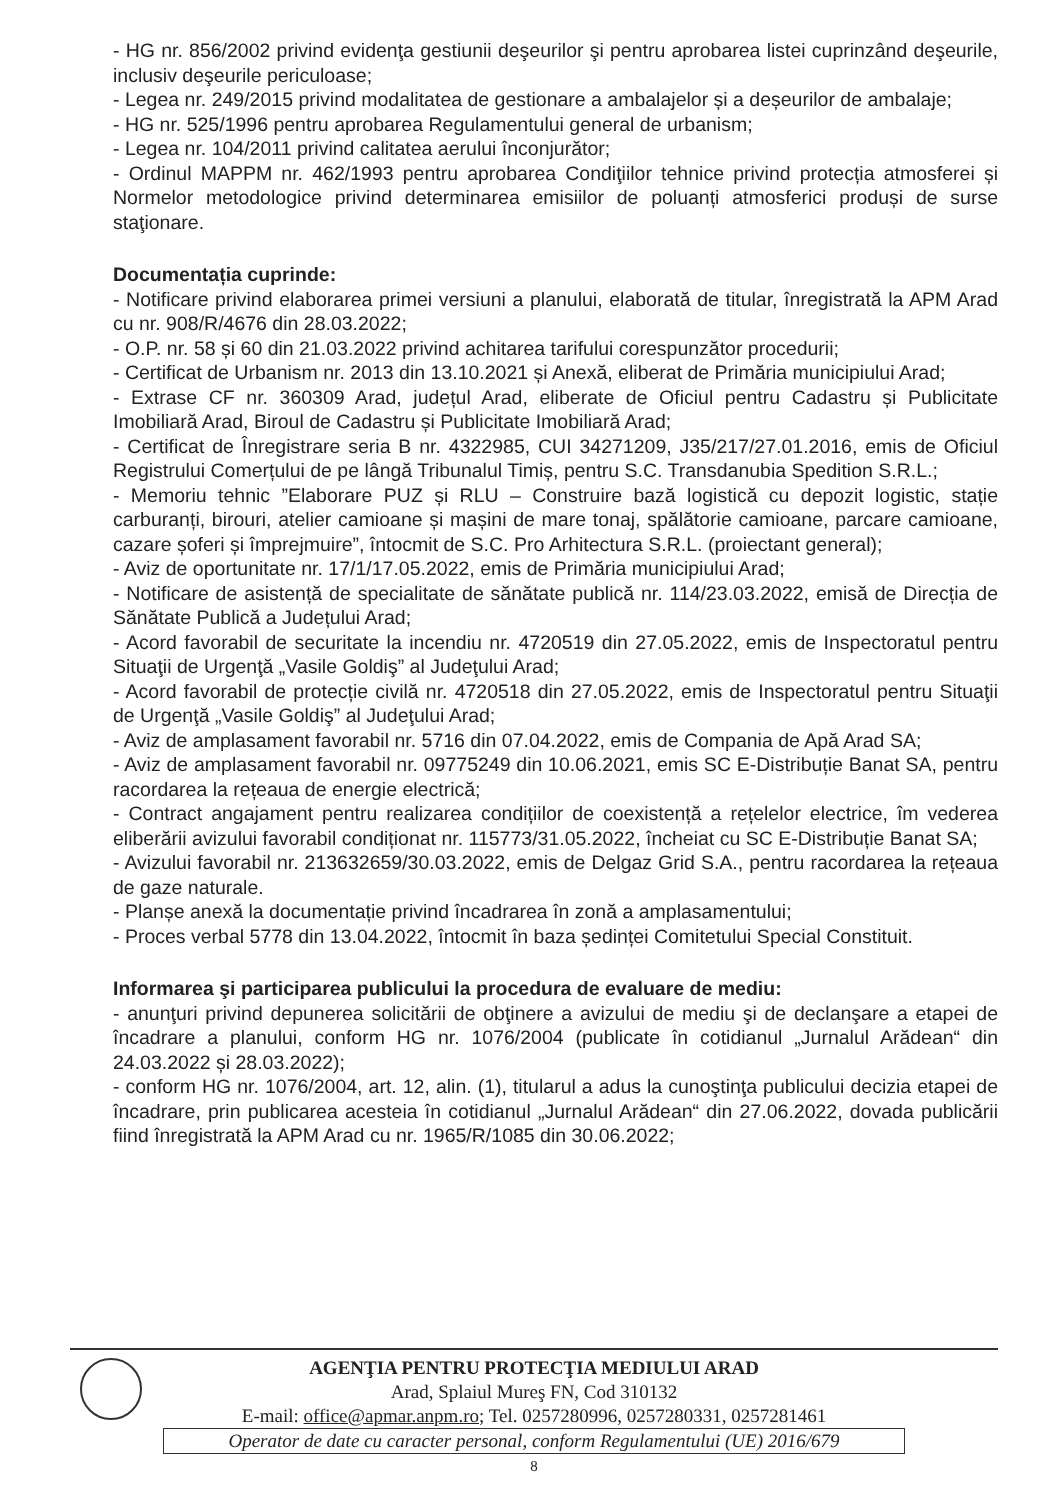- HG nr. 856/2002 privind evidenţa gestiunii deşeurilor şi pentru aprobarea listei cuprinzând deşeurile, inclusiv deşeurile periculoase;
- Legea nr. 249/2015 privind modalitatea de gestionare a ambalajelor și a deșeurilor de ambalaje;
- HG nr. 525/1996 pentru aprobarea Regulamentului general de urbanism;
- Legea nr. 104/2011 privind calitatea aerului înconjurător;
- Ordinul MAPPM nr. 462/1993 pentru aprobarea Condiţiilor tehnice privind protecția atmosferei și Normelor metodologice privind determinarea emisiilor de poluanți atmosferici produși de surse staţionare.
Documentația cuprinde:
- Notificare privind elaborarea primei versiuni a planului, elaborată de titular, înregistrată la APM Arad cu nr. 908/R/4676 din 28.03.2022;
- O.P. nr. 58 și 60 din 21.03.2022 privind achitarea tarifului corespunzător procedurii;
- Certificat de Urbanism nr. 2013 din 13.10.2021 și Anexă, eliberat de Primăria municipiului Arad;
- Extrase CF nr. 360309 Arad, județul Arad, eliberate de Oficiul pentru Cadastru și Publicitate Imobiliară Arad, Biroul de Cadastru și Publicitate Imobiliară Arad;
- Certificat de Înregistrare seria B nr. 4322985, CUI 34271209, J35/217/27.01.2016, emis de Oficiul Registrului Comerțului de pe lângă Tribunalul Timiș, pentru S.C. Transdanubia Spedition S.R.L.;
- Memoriu tehnic ”Elaborare PUZ și RLU – Construire bază logistică cu depozit logistic, stație carburanți, birouri, atelier camioane și mașini de mare tonaj, spălătorie camioane, parcare camioane, cazare șoferi și împrejmuire”, întocmit de S.C. Pro Arhitectura S.R.L. (proiectant general);
- Aviz de oportunitate nr. 17/1/17.05.2022, emis de Primăria municipiului Arad;
- Notificare de asistență de specialitate de sănătate publică nr. 114/23.03.2022, emisă de Direcția de Sănătate Publică a Județului Arad;
- Acord favorabil de securitate la incendiu nr. 4720519 din 27.05.2022, emis de Inspectoratul pentru Situaţii de Urgenţă „Vasile Goldiş” al Judeţului Arad;
- Acord favorabil de protecție civilă nr. 4720518 din 27.05.2022, emis de Inspectoratul pentru Situaţii de Urgenţă „Vasile Goldiş” al Judeţului Arad;
- Aviz de amplasament favorabil nr. 5716 din 07.04.2022, emis de Compania de Apă Arad SA;
- Aviz de amplasament favorabil nr. 09775249 din 10.06.2021, emis SC E-Distribuție Banat SA, pentru racordarea la rețeaua de energie electrică;
- Contract angajament pentru realizarea condițiilor de coexistență a rețelelor electrice, îm vederea eliberării avizului favorabil condiționat nr. 115773/31.05.2022, încheiat cu SC E-Distribuție Banat SA;
- Avizului favorabil nr. 213632659/30.03.2022, emis de Delgaz Grid S.A., pentru racordarea la rețeaua de gaze naturale.
- Planșe anexă la documentație privind încadrarea în zonă a amplasamentului;
- Proces verbal 5778 din 13.04.2022, întocmit în baza ședinței Comitetului Special Constituit.
Informarea şi participarea publicului la procedura de evaluare de mediu:
- anunţuri privind depunerea solicitării de obţinere a avizului de mediu şi de declanşare a etapei de încadrare a planului, conform HG nr. 1076/2004 (publicate în cotidianul „Jurnalul Arădean“ din 24.03.2022 și 28.03.2022);
- conform HG nr. 1076/2004, art. 12, alin. (1), titularul a adus la cunoştinţa publicului decizia etapei de încadrare, prin publicarea acesteia în cotidianul „Jurnalul Arădean“ din 27.06.2022, dovada publicării fiind înregistrată la APM Arad cu nr. 1965/R/1085 din 30.06.2022;
AGENŢIA PENTRU PROTECŢIA MEDIULUI ARAD
Arad, Splaiul Mureş FN, Cod 310132
E-mail: office@apmar.anpm.ro; Tel. 0257280996, 0257280331, 0257281461
Operator de date cu caracter personal, conform Regulamentului (UE) 2016/679
8